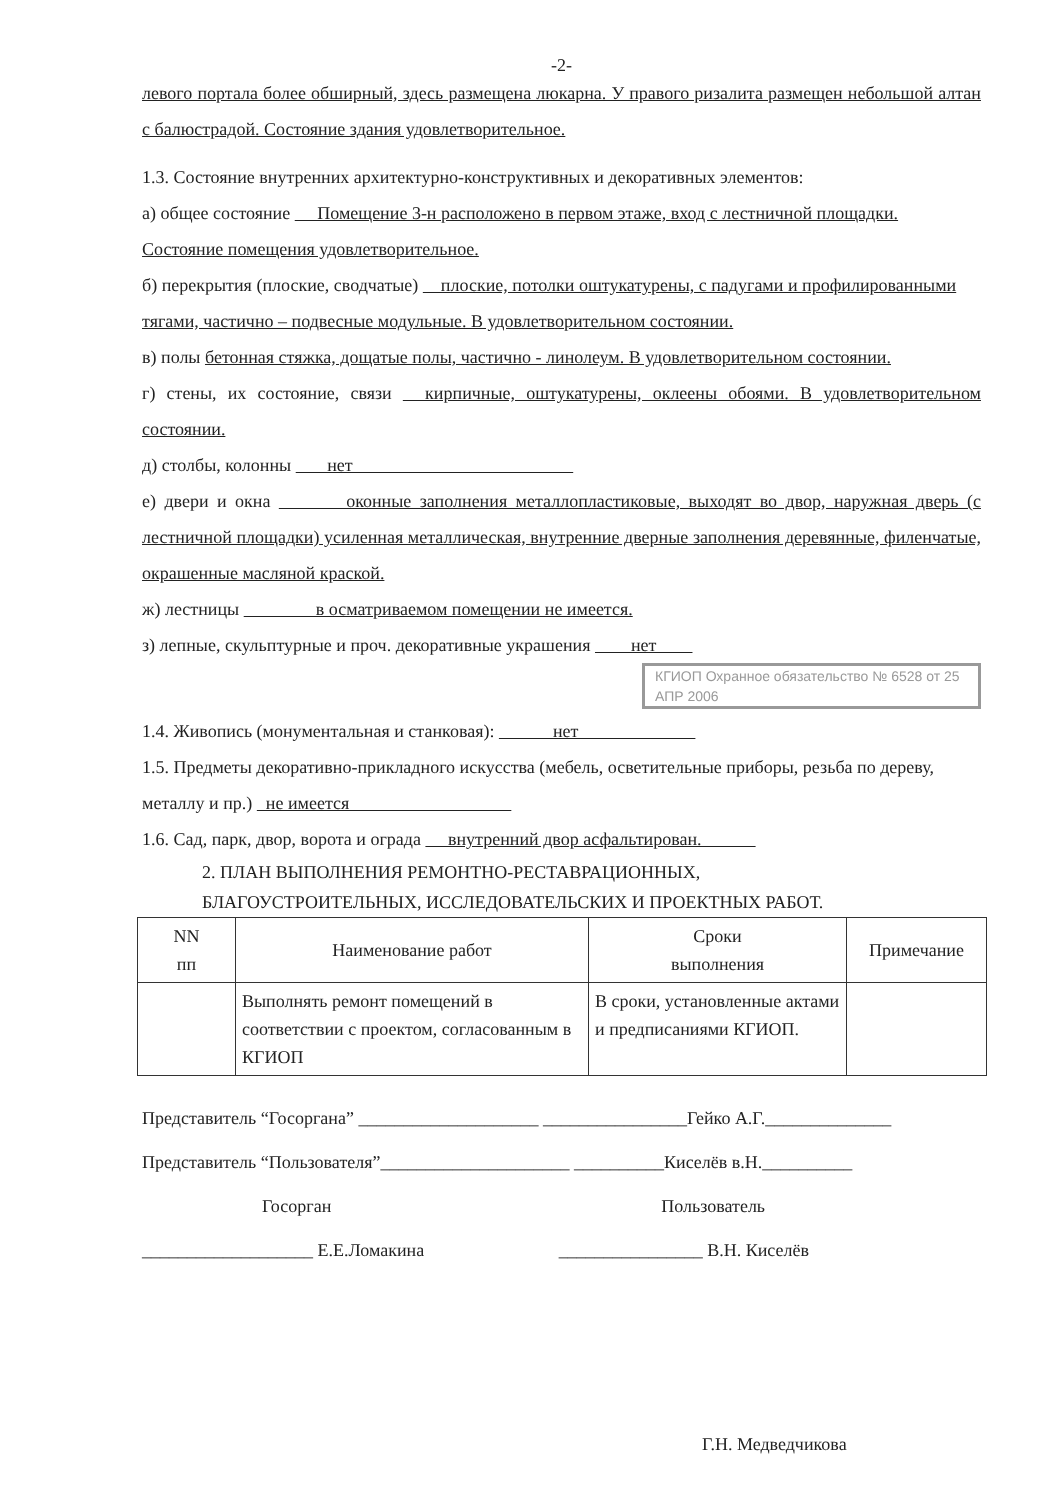-2-
левого портала более обширный, здесь размещена люкарна. У правого ризалита размещен небольшой алтан с балюстрадой. Состояние здания удовлетворительное.
1.3. Состояние внутренних архитектурно-конструктивных и декоративных элементов:
а) общее состояние Помещение 3-н расположено в первом этаже, вход с лестничной площадки. Состояние помещения удовлетворительное.
б) перекрытия (плоские, сводчатые) плоские, потолки оштукатурены, с падугами и профилированными тягами, частично – подвесные модульные. В удовлетворительном состоянии.
в) полы бетонная стяжка, дощатые полы, частично - линолеум. В удовлетворительном состоянии.
г) стены, их состояние, связи кирпичные, оштукатурены, оклеены обоями. В удовлетворительном состоянии.
д) столбы, колонны нет
е) двери и окна оконные заполнения металлопластиковые, выходят во двор, наружная дверь (с лестничной площадки) усиленная металлическая, внутренние дверные заполнения деревянные, филенчатые, окрашенные масляной краской.
ж) лестницы в осматриваемом помещении не имеется.
з) лепные, скульптурные и проч. декоративные украшения нет
КГИОП Охранное обязательство № 6528 от 25 АПР 2006
1.4. Живопись (монументальная и станковая): нет
1.5. Предметы декоративно-прикладного искусства (мебель, осветительные приборы, резьба по дереву, металлу и пр.) не имеется
1.6. Сад, парк, двор, ворота и ограда внутренний двор асфальтирован.
2. ПЛАН ВЫПОЛНЕНИЯ РЕМОНТНО-РЕСТАВРАЦИОННЫХ,
БЛАГОУСТРОИТЕЛЬНЫХ, ИССЛЕДОВАТЕЛЬСКИХ И ПРОЕКТНЫХ РАБОТ.
| NN пп | Наименование работ | Сроки выполнения | Примечание |
| --- | --- | --- | --- |
| | Выполнять ремонт помещений в соответствии с проектом, согласованным в КГИОП | В сроки, установленные актами и предписаниями КГИОП. | |
Представитель “Госоргана” ____________________ ________________Гейко А.Г.______________
Представитель “Пользователя”_____________________ __________Киселёв в.Н.__________
Госорган Пользователь
___________________ Е.Е.Ломакина ________________ В.Н. Киселёв
Г.Н. Медведчикова